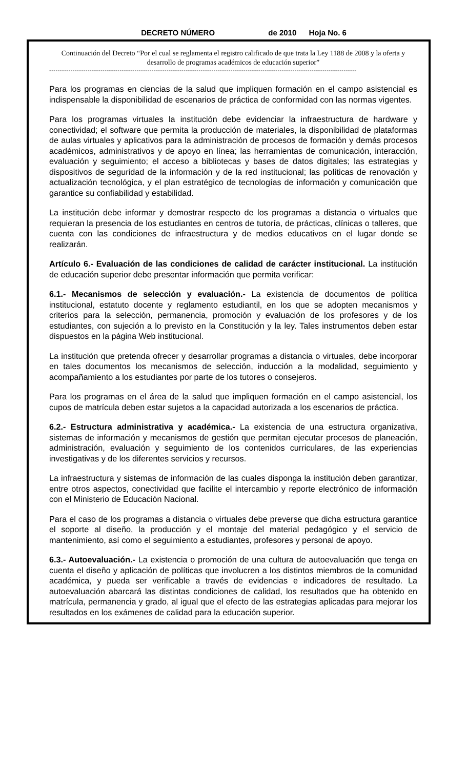DECRETO NÚMERO de 2010 Hoja No. 6
Continuación del Decreto “Por el cual se reglamenta el registro calificado de que trata la Ley 1188 de 2008 y la oferta y desarrollo de programas académicos de educación superior”
------------------------------------------------------------------------------------------------------------------------------------------------
Para los programas en ciencias de la salud que impliquen formación en el campo asistencial es indispensable la disponibilidad de escenarios de práctica de conformidad con las normas vigentes.
Para los programas virtuales la institución debe evidenciar la infraestructura de hardware y conectividad; el software que permita la producción de materiales, la disponibilidad de plataformas de aulas virtuales y aplicativos para la administración de procesos de formación y demás procesos académicos, administrativos y de apoyo en línea; las herramientas de comunicación, interacción, evaluación y seguimiento; el acceso a bibliotecas y bases de datos digitales; las estrategias y dispositivos de seguridad de la información y de la red institucional; las políticas de renovación y actualización tecnológica, y el plan estratégico de tecnologías de información y comunicación que garantice su confiabilidad y estabilidad.
La institución debe informar y demostrar respecto de los programas a distancia o virtuales que requieran la presencia de los estudiantes en centros de tutoría, de prácticas, clínicas o talleres, que cuenta con las condiciones de infraestructura y de medios educativos en el lugar donde se realizarán.
Artículo 6.- Evaluación de las condiciones de calidad de carácter institucional. La institución de educación superior debe presentar información que permita verificar:
6.1.- Mecanismos de selección y evaluación.- La existencia de documentos de política institucional, estatuto docente y reglamento estudiantil, en los que se adopten mecanismos y criterios para la selección, permanencia, promoción y evaluación de los profesores y de los estudiantes, con sujeción a lo previsto en la Constitución y la ley. Tales instrumentos deben estar dispuestos en la página Web institucional.
La institución que pretenda ofrecer y desarrollar programas a distancia o virtuales, debe incorporar en tales documentos los mecanismos de selección, inducción a la modalidad, seguimiento y acompañamiento a los estudiantes por parte de los tutores o consejeros.
Para los programas en el área de la salud que impliquen formación en el campo asistencial, los cupos de matrícula deben estar sujetos a la capacidad autorizada a los escenarios de práctica.
6.2.- Estructura administrativa y académica.- La existencia de una estructura organizativa, sistemas de información y mecanismos de gestión que permitan ejecutar procesos de planeación, administración, evaluación y seguimiento de los contenidos curriculares, de las experiencias investigativas y de los diferentes servicios y recursos.
La infraestructura y sistemas de información de las cuales disponga la institución deben garantizar, entre otros aspectos, conectividad que facilite el intercambio y reporte electrónico de información con el Ministerio de Educación Nacional.
Para el caso de los programas a distancia o virtuales debe preverse que dicha estructura garantice el soporte al diseño, la producción y el montaje del material pedagógico y el servicio de mantenimiento, así como el seguimiento a estudiantes, profesores y personal de apoyo.
6.3.- Autoevaluación.- La existencia o promoción de una cultura de autoevaluación que tenga en cuenta el diseño y aplicación de políticas que involucren a los distintos miembros de la comunidad académica, y pueda ser verificable a través de evidencias e indicadores de resultado. La autoevaluación abarcará las distintas condiciones de calidad, los resultados que ha obtenido en matrícula, permanencia y grado, al igual que el efecto de las estrategias aplicadas para mejorar los resultados en los exámenes de calidad para la educación superior.